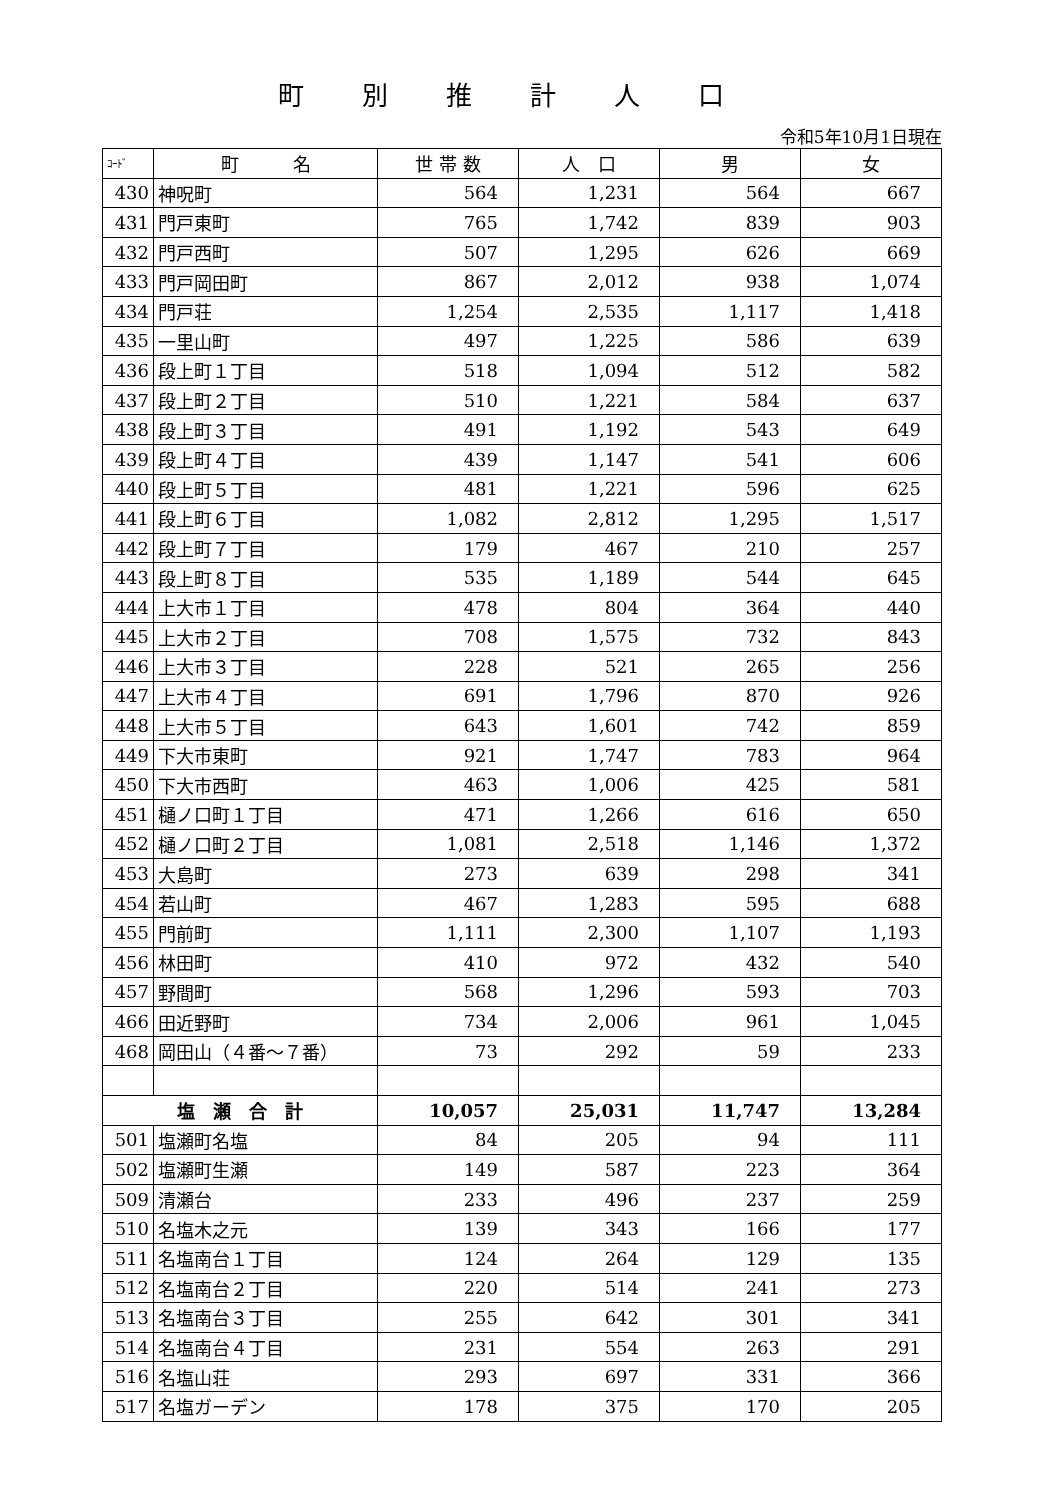町別推計人口
令和5年10月1日現在
| ｺｰﾄﾞ | 町 名 | 世 帯 数 | 人 口 | 男 | 女 |
| --- | --- | --- | --- | --- | --- |
| 430 | 神呪町 | 564 | 1,231 | 564 | 667 |
| 431 | 門戸東町 | 765 | 1,742 | 839 | 903 |
| 432 | 門戸西町 | 507 | 1,295 | 626 | 669 |
| 433 | 門戸岡田町 | 867 | 2,012 | 938 | 1,074 |
| 434 | 門戸荘 | 1,254 | 2,535 | 1,117 | 1,418 |
| 435 | 一里山町 | 497 | 1,225 | 586 | 639 |
| 436 | 段上町１丁目 | 518 | 1,094 | 512 | 582 |
| 437 | 段上町２丁目 | 510 | 1,221 | 584 | 637 |
| 438 | 段上町３丁目 | 491 | 1,192 | 543 | 649 |
| 439 | 段上町４丁目 | 439 | 1,147 | 541 | 606 |
| 440 | 段上町５丁目 | 481 | 1,221 | 596 | 625 |
| 441 | 段上町６丁目 | 1,082 | 2,812 | 1,295 | 1,517 |
| 442 | 段上町７丁目 | 179 | 467 | 210 | 257 |
| 443 | 段上町８丁目 | 535 | 1,189 | 544 | 645 |
| 444 | 上大市１丁目 | 478 | 804 | 364 | 440 |
| 445 | 上大市２丁目 | 708 | 1,575 | 732 | 843 |
| 446 | 上大市３丁目 | 228 | 521 | 265 | 256 |
| 447 | 上大市４丁目 | 691 | 1,796 | 870 | 926 |
| 448 | 上大市５丁目 | 643 | 1,601 | 742 | 859 |
| 449 | 下大市東町 | 921 | 1,747 | 783 | 964 |
| 450 | 下大市西町 | 463 | 1,006 | 425 | 581 |
| 451 | 樋ノ口町１丁目 | 471 | 1,266 | 616 | 650 |
| 452 | 樋ノ口町２丁目 | 1,081 | 2,518 | 1,146 | 1,372 |
| 453 | 大島町 | 273 | 639 | 298 | 341 |
| 454 | 若山町 | 467 | 1,283 | 595 | 688 |
| 455 | 門前町 | 1,111 | 2,300 | 1,107 | 1,193 |
| 456 | 林田町 | 410 | 972 | 432 | 540 |
| 457 | 野間町 | 568 | 1,296 | 593 | 703 |
| 466 | 田近野町 | 734 | 2,006 | 961 | 1,045 |
| 468 | 岡田山（４番～７番） | 73 | 292 | 59 | 233 |
| 塩 瀬 合 計 | | 10,057 | 25,031 | 11,747 | 13,284 |
| 501 | 塩瀬町名塩 | 84 | 205 | 94 | 111 |
| 502 | 塩瀬町生瀬 | 149 | 587 | 223 | 364 |
| 509 | 清瀬台 | 233 | 496 | 237 | 259 |
| 510 | 名塩木之元 | 139 | 343 | 166 | 177 |
| 511 | 名塩南台１丁目 | 124 | 264 | 129 | 135 |
| 512 | 名塩南台２丁目 | 220 | 514 | 241 | 273 |
| 513 | 名塩南台３丁目 | 255 | 642 | 301 | 341 |
| 514 | 名塩南台４丁目 | 231 | 554 | 263 | 291 |
| 516 | 名塩山荘 | 293 | 697 | 331 | 366 |
| 517 | 名塩ガーデン | 178 | 375 | 170 | 205 |